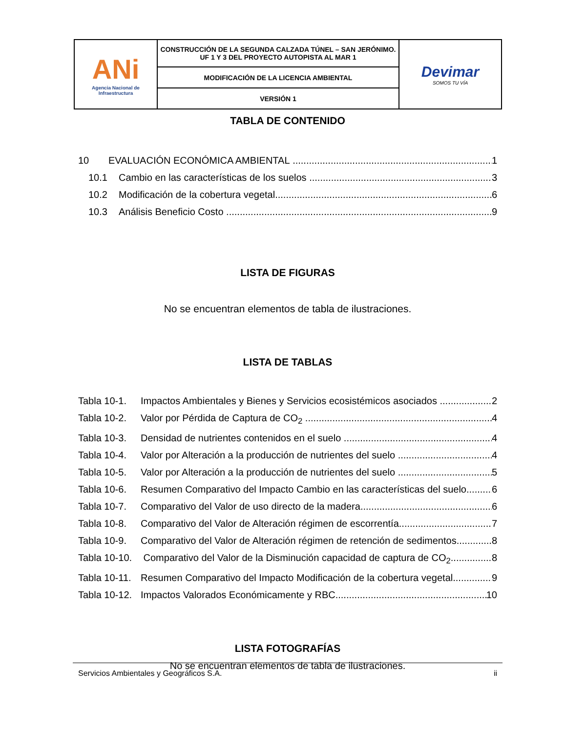| ANi Agencia Nacional de Infraestructura | CONSTRUCCIÓN DE LA SEGUNDA CALZADA TÚNEL – SAN JERÓNIMO. UF 1 Y 3 DEL PROYECTO AUTOPISTA AL MAR 1 | Devimar SOMOS TU VÍA |
| | MODIFICACIÓN DE LA LICENCIA AMBIENTAL | |
| | VERSIÓN 1 | |
TABLA DE CONTENIDO
10 EVALUACIÓN ECONÓMICA AMBIENTAL 1
10.1 Cambio en las características de los suelos 3
10.2 Modificación de la cobertura vegetal 6
10.3 Análisis Beneficio Costo 9
LISTA DE FIGURAS
No se encuentran elementos de tabla de ilustraciones.
LISTA DE TABLAS
Tabla 10-1. Impactos Ambientales y Bienes y Servicios ecosistémicos asociados 2
Tabla 10-2. Valor por Pérdida de Captura de CO<sub>2</sub> 4
Tabla 10-3. Densidad de nutrientes contenidos en el suelo 4
Tabla 10-4. Valor por Alteración a la producción de nutrientes del suelo 4
Tabla 10-5. Valor por Alteración a la producción de nutrientes del suelo 5
Tabla 10-6. Resumen Comparativo del Impacto Cambio en las características del suelo 6
Tabla 10-7. Comparativo del Valor de uso directo de la madera 6
Tabla 10-8. Comparativo del Valor de Alteración régimen de escorrentía 7
Tabla 10-9. Comparativo del Valor de Alteración régimen de retención de sedimentos 8
Tabla 10-10. Comparativo del Valor de la Disminución capacidad de captura de CO<sub>2</sub> 8
Tabla 10-11. Resumen Comparativo del Impacto Modificación de la cobertura vegetal 9
Tabla 10-12. Impactos Valorados Económicamente y RBC 10
LISTA FOTOGRAFÍAS
No se encuentran elementos de tabla de ilustraciones.
Servicios Ambientales y Geográficos S.A. ii